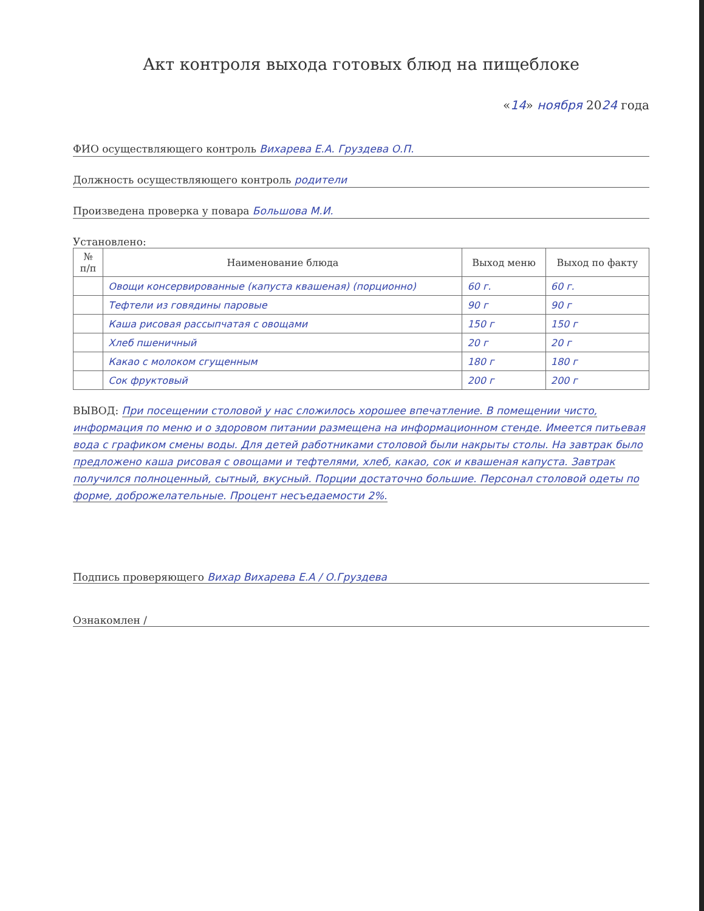Акт контроля выхода готовых блюд на пищеблоке
«14» ноября 2024 года
ФИО осуществляющего контроль Вихарева Е.А. Груздева О.П.
Должность осуществляющего контроль родители
Произведена проверка у повара Большова М.И.
Установлено:
| № п/п | Наименование блюда | Выход меню | Выход по факту |
| --- | --- | --- | --- |
| | Овощи консервированные (капуста квашеная) (порционно) | 60 г. | 60 г. |
| | Тефтели из говядины паровые | 90 г | 90 г |
| | Каша рисовая рассыпчатая с овощами | 150 г | 150 г |
| | Хлеб пшеничный | 20 г | 20 г |
| | Какао с молоком сгущенным | 180 г | 180 г |
| | Сок фруктовый | 200 г | 200 г |
ВЫВОД: При посещении столовой у нас сложилось хорошее впечатление. В помещении чисто, информация по меню и о здоровом питании размещена на информационном стенде. Имеется питьевая вода с графиком смены воды. Для детей работниками столовой были накрыты столы. На завтрак было предложено каша рисовая с овощами и тефтелями, хлеб, какао, сок и квашеная капуста. Завтрак получился полноценный, сытный, вкусный. Порции достаточно большие. Персонал столовой одеты по форме, доброжелательные. Процент несъедаемости 2%.
Подпись проверяющего Вихар Вихарева Е.А / О.Груздева
Ознакомлен /